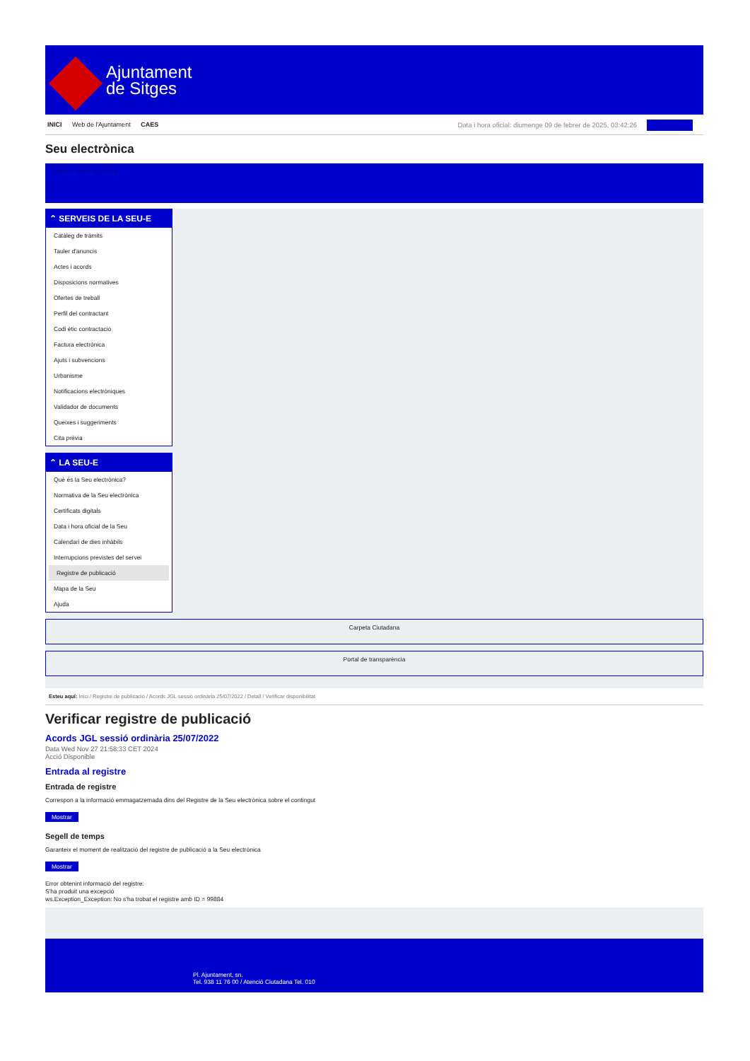Ajuntament
de Sitges
INICI Web de l'Ajuntament CAES
Data i hora oficial: diumenge 09 de febrer de 2025, 03:42:26 Sincronitza
Seu electrònica
Obtenir còpia autèntica
⌃ SERVEIS DE LA SEU-E
Catàleg de tràmits
Tauler d'anuncis
Actes i acords
Disposicions normatives
Ofertes de treball
Perfil del contractant
Codi ètic contractació
Factura electrònica
Ajuts i subvencions
Urbanisme
Notificacions electròniques
Validador de documents
Queixes i suggeriments
Cita prèvia
⌃ LA SEU-E
Què és la Seu electrònica?
Normativa de la Seu electrònica
Certificats digitals
Data i hora oficial de la Seu
Calendari de dies inhàbils
Interrupcions previstes del servei
Registre de publicació
Mapa de la Seu
Ajuda
Carpeta Ciutadana
Portal de transparència
Esteu aquí: Inici / Registre de publicació / Acords JGL sessió ordinària 25/07/2022 / Detall / Verificar disponibilitat
Verificar registre de publicació
Acords JGL sessió ordinària 25/07/2022
Data Wed Nov 27 21:58:33 CET 2024
Acció Disponible
Entrada al registre
Entrada de registre
Correspon a la informació emmagatzemada dins del Registre de la Seu electrònica sobre el contingut
Mostrar
Segell de temps
Garanteix el moment de realització del registre de publicació a la Seu electrònica
Mostrar
Error obtenint informació del registre:
S'ha produit una excepció
ws.Exception_Exception: No s'ha trobat el registre amb ID = 99884
Pl. Ajuntament, sn.
Tel. 938 11 76 00 / Atenció Ciutadana Tel. 010